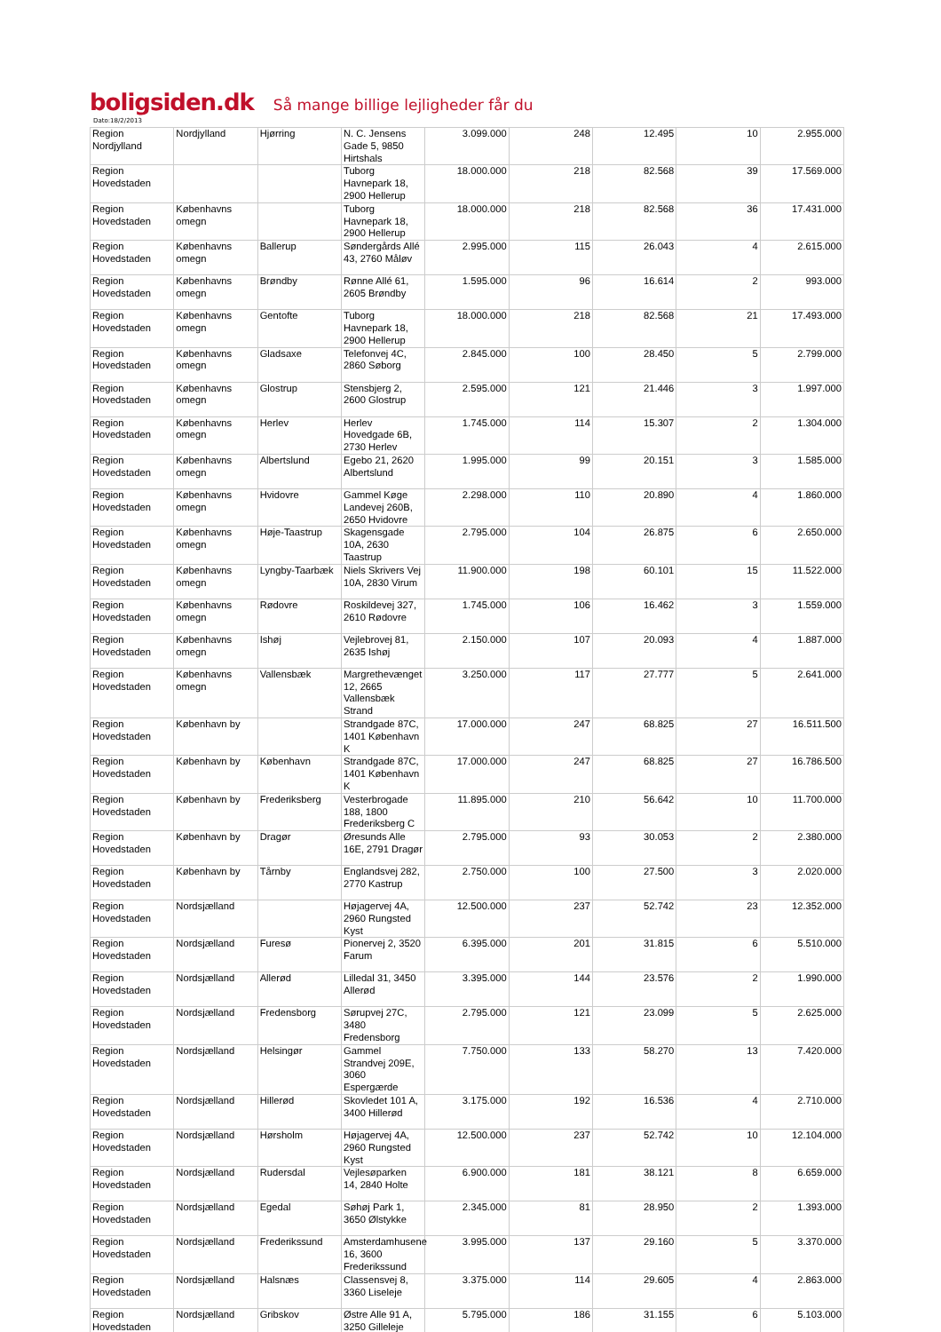boligsiden.dk Så mange billige lejligheder får du
Dato:18/2/2013
| Region Nordjylland | Nordjylland | Hjørring | N. C. Jensens Gade 5, 9850 Hirtshals | 3.099.000 | 248 | 12.495 | 10 | 2.955.000 |
| Region Hovedstaden | | | Tuborg Havnepark 18, 2900 Hellerup | 18.000.000 | 218 | 82.568 | 39 | 17.569.000 |
| Region Hovedstaden | Københavns omegn | | Tuborg Havnepark 18, 2900 Hellerup | 18.000.000 | 218 | 82.568 | 36 | 17.431.000 |
| Region Hovedstaden | Københavns omegn | Ballerup | Søndergårds Allé 43, 2760 Måløv | 2.995.000 | 115 | 26.043 | 4 | 2.615.000 |
| Region Hovedstaden | Københavns omegn | Brøndby | Rønne Allé 61, 2605 Brøndby | 1.595.000 | 96 | 16.614 | 2 | 993.000 |
| Region Hovedstaden | Københavns omegn | Gentofte | Tuborg Havnepark 18, 2900 Hellerup | 18.000.000 | 218 | 82.568 | 21 | 17.493.000 |
| Region Hovedstaden | Københavns omegn | Gladsaxe | Telefonvej 4C, 2860 Søborg | 2.845.000 | 100 | 28.450 | 5 | 2.799.000 |
| Region Hovedstaden | Københavns omegn | Glostrup | Stensbjerg 2, 2600 Glostrup | 2.595.000 | 121 | 21.446 | 3 | 1.997.000 |
| Region Hovedstaden | Københavns omegn | Herlev | Herlev Hovedgade 6B, 2730 Herlev | 1.745.000 | 114 | 15.307 | 2 | 1.304.000 |
| Region Hovedstaden | Københavns omegn | Albertslund | Egebo 21, 2620 Albertslund | 1.995.000 | 99 | 20.151 | 3 | 1.585.000 |
| Region Hovedstaden | Københavns omegn | Hvidovre | Gammel Køge Landevej 260B, 2650 Hvidovre | 2.298.000 | 110 | 20.890 | 4 | 1.860.000 |
| Region Hovedstaden | Københavns omegn | Høje-Taastrup | Skagensgade 10A, 2630 Taastrup | 2.795.000 | 104 | 26.875 | 6 | 2.650.000 |
| Region Hovedstaden | Københavns omegn | Lyngby-Taarbæk | Niels Skrivers Vej 10A, 2830 Virum | 11.900.000 | 198 | 60.101 | 15 | 11.522.000 |
| Region Hovedstaden | Københavns omegn | Rødovre | Roskildevej 327, 2610 Rødovre | 1.745.000 | 106 | 16.462 | 3 | 1.559.000 |
| Region Hovedstaden | Københavns omegn | Ishøj | Vejlebrovej 81, 2635 Ishøj | 2.150.000 | 107 | 20.093 | 4 | 1.887.000 |
| Region Hovedstaden | Københavns omegn | Vallensbæk | Margrethevænget 12, 2665 Vallensbæk Strand | 3.250.000 | 117 | 27.777 | 5 | 2.641.000 |
| Region Hovedstaden | København by | | Strandgade 87C, 1401 København K | 17.000.000 | 247 | 68.825 | 27 | 16.511.500 |
| Region Hovedstaden | København by | København | Strandgade 87C, 1401 København K | 17.000.000 | 247 | 68.825 | 27 | 16.786.500 |
| Region Hovedstaden | København by | Frederiksberg | Vesterbrogade 188, 1800 Frederiksberg C | 11.895.000 | 210 | 56.642 | 10 | 11.700.000 |
| Region Hovedstaden | København by | Dragør | Øresunds Alle 16E, 2791 Dragør | 2.795.000 | 93 | 30.053 | 2 | 2.380.000 |
| Region Hovedstaden | København by | Tårnby | Englandsvej 282, 2770 Kastrup | 2.750.000 | 100 | 27.500 | 3 | 2.020.000 |
| Region Hovedstaden | Nordsjælland | | Højagervej 4A, 2960 Rungsted Kyst | 12.500.000 | 237 | 52.742 | 23 | 12.352.000 |
| Region Hovedstaden | Nordsjælland | Furesø | Pionervej 2, 3520 Farum | 6.395.000 | 201 | 31.815 | 6 | 5.510.000 |
| Region Hovedstaden | Nordsjælland | Allerød | Lilledal 31, 3450 Allerød | 3.395.000 | 144 | 23.576 | 2 | 1.990.000 |
| Region Hovedstaden | Nordsjælland | Fredensborg | Sørupvej 27C, 3480 Fredensborg | 2.795.000 | 121 | 23.099 | 5 | 2.625.000 |
| Region Hovedstaden | Nordsjælland | Helsingør | Gammel Strandvej 209E, 3060 Espergærde | 7.750.000 | 133 | 58.270 | 13 | 7.420.000 |
| Region Hovedstaden | Nordsjælland | Hillerød | Skovledet 101 A, 3400 Hillerød | 3.175.000 | 192 | 16.536 | 4 | 2.710.000 |
| Region Hovedstaden | Nordsjælland | Hørsholm | Højagervej 4A, 2960 Rungsted Kyst | 12.500.000 | 237 | 52.742 | 10 | 12.104.000 |
| Region Hovedstaden | Nordsjælland | Rudersdal | Vejlesøparken 14, 2840 Holte | 6.900.000 | 181 | 38.121 | 8 | 6.659.000 |
| Region Hovedstaden | Nordsjælland | Egedal | Søhøj Park 1, 3650 Ølstykke | 2.345.000 | 81 | 28.950 | 2 | 1.393.000 |
| Region Hovedstaden | Nordsjælland | Frederikssund | Amsterdamhusene 16, 3600 Frederikssund | 3.995.000 | 137 | 29.160 | 5 | 3.370.000 |
| Region Hovedstaden | Nordsjælland | Halsnæs | Classensvej 8, 3360 Liseleje | 3.375.000 | 114 | 29.605 | 4 | 2.863.000 |
| Region Hovedstaden | Nordsjælland | Gribskov | Østre Alle 91 A, 3250 Gilleleje | 5.795.000 | 186 | 31.155 | 6 | 5.103.000 |